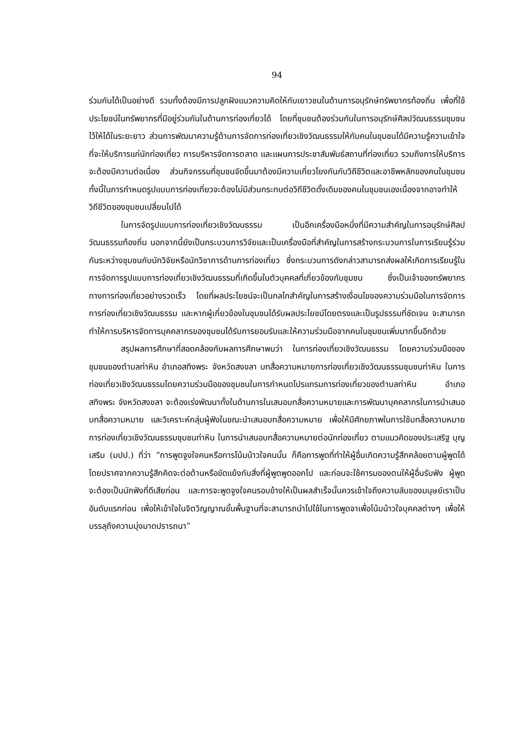94
ร่วมกันได้เป็นอย่างดี รวมทั้งต้องมีการปลูกฝังแนวความคิดให้กับเยาวชนในด้านการอนุรักษ์ทรัพยากรท้องถิ่น เพื่อที่ใช้ประโยชน์ในทรัพยากรที่มีอยู่ร่วมกันในด้านการท่องเที่ยวได้ โดยที่ชุมชนต้องร่วมกันในการอนุรักษ์ศิลปวัฒนธรรมชุมชนไว้ให้ได้ในระยะยาว ส่วนการพัฒนาความรู้ด้านการจัดการท่องเที่ยวเชิงวัฒนธรรมให้กับคนในชุมชนได้มีความรู้ความเข้าใจที่จะให้บริการแก่นักท่องเที่ยว การบริหารจัดการตลาด และแผนการประชาสัมพันธ์สถานที่ท่องเที่ยว รวมถึงการให้บริการจะต้องมีความต่อเนื่อง ส่วนกิจกรรมที่ชุมชนจัดขึ้นมาต้องมีความเกี่ยวโยงกันกับวิถีชีวิตและอาชีพหลักของคนในชุมชน ทั้งนี้ในการกำหนดรูปแบบการท่องเที่ยวจะต้องไม่มีส่วนกระทบต่อวิถีชีวิตดั้งเดิมของคนในชุมชนเองเนื่องจากอาจทำให้วิถีชีวิตของชุมชนเปลี่ยนไปได้
ในการจัดรูปแบบการท่องเที่ยวเชิงวัฒนธรรม เป็นอีกเครื่องมือหนึ่งที่มีความสำคัญในการอนุรักษ์ศิลปวัฒนธรรมท้องถิ่น นอกจากนี้ยังเป็นกระบวนการวิจัยและเป็นเครื่องมือที่สำคัญในการสร้างกระบวนการในการเรียนรู้ร่วมกันระหว่างชุมชนกับนักวิจัยหรือนักวิชาการด้านการท่องเที่ยว ซึ่งกระบวนการดังกล่าวสามารถส่งผลให้เกิดการเรียนรู้ในการจัดการรูปแบบการท่องเที่ยวเชิงวัฒนธรรมที่เกิดขึ้นในตัวบุคคลที่เกี่ยวข้องกับชุมชน ซึ่งเป็นเจ้าของทรัพยากรทางการท่องเที่ยวอย่างรวดเร็ว โดยที่ผลประโยชน์จะเป็นกลไกสำคัญในการสร้างเงื่อนไขของความร่วมมือในการจัดการการท่องเที่ยวเชิงวัฒนธรรม และหากผู้เกี่ยวข้องในชุมชนได้รับผลประโยชน์โดยตรงและเป็นรูปธรรมที่ชัดเจน จะสามารถทำให้การบริหารจัดการบุคคลากรของชุมชนได้รับการยอมรับและให้ความร่วมมือจากคนในชุมชนเพิ่มมากขึ้นอีกด้วย
สรุปผลการศึกษาที่สอดคล้องกับผลการศึกษาพบว่า ในการท่องเที่ยวเชิงวัฒนธรรม โดยความร่วมมือของชุมชนของตำบลท่าหิน อำเภอสทิงพระ จังหวัดสงขลา บทสื่อความหมายการท่องเที่ยวเชิงวัฒนธรรมชุมชนท่าหิน ในการท่องเที่ยวเชิงวัฒนธรรมโดยความร่วมมือของชุมชนในการกำหนดโปรแกรมการท่องเที่ยวของตำบลท่าหิน อำเภอสทิงพระ จังหวัดสงขลา จะต้องเร่งพัฒนาทั้งในด้านการในเสนอบทสื่อความหมายและการพัฒนาบุคคลากรในการนำเสนอบทสื่อความหมาย และวิเคราะห์กลุ่มผู้ฟังในขณะนำเสนอบทสื่อความหมาย เพื่อให้มีศักยภาพในการใช้บทสื่อความหมายการท่องเที่ยวเชิงวัฒนธรรมชุมชนท่าหิน ในการนำเสนอบทสื่อความหมายต่อนักท่องเที่ยว ตามแนวคิดของประเสริฐ บุญเสริม (มปป.) ที่ว่า “การพูดจูงใจคนหรือการโน้มน้าวใจคนนั้น ก็คือการพูดที่ทำให้ผู้อื่นเกิดความรู้สึกคล้อยตามผู้พูดได้ โดยปราศจากความรู้สึกคิดจะต่อต้านหรือขัดแย้งกับสิ่งที่ผู้พูดพูดออกไป และก่อนจะใช้คารมของตนให้ผู้อื่นรับฟัง ผู้พูดจะต้องเป็นนักฟังที่ดีเสียก่อน และการจะพูดจูงใจคนรอบข้างให้เป็นผลสำเร็จนั้นควรเข้าใจถึงความลับของมนุษย์เราเป็นอันดับแรกก่อน เพื่อให้เข้าใจในจิตวิญญาณขั้นพื้นฐานที่จะสามารถนำไปใช้ในการพูดจาเพื่อโน้มน้าวใจบุคคลต่างๆ เพื่อให้บรรลุถึงความมุ่งมาดปรารถนา”